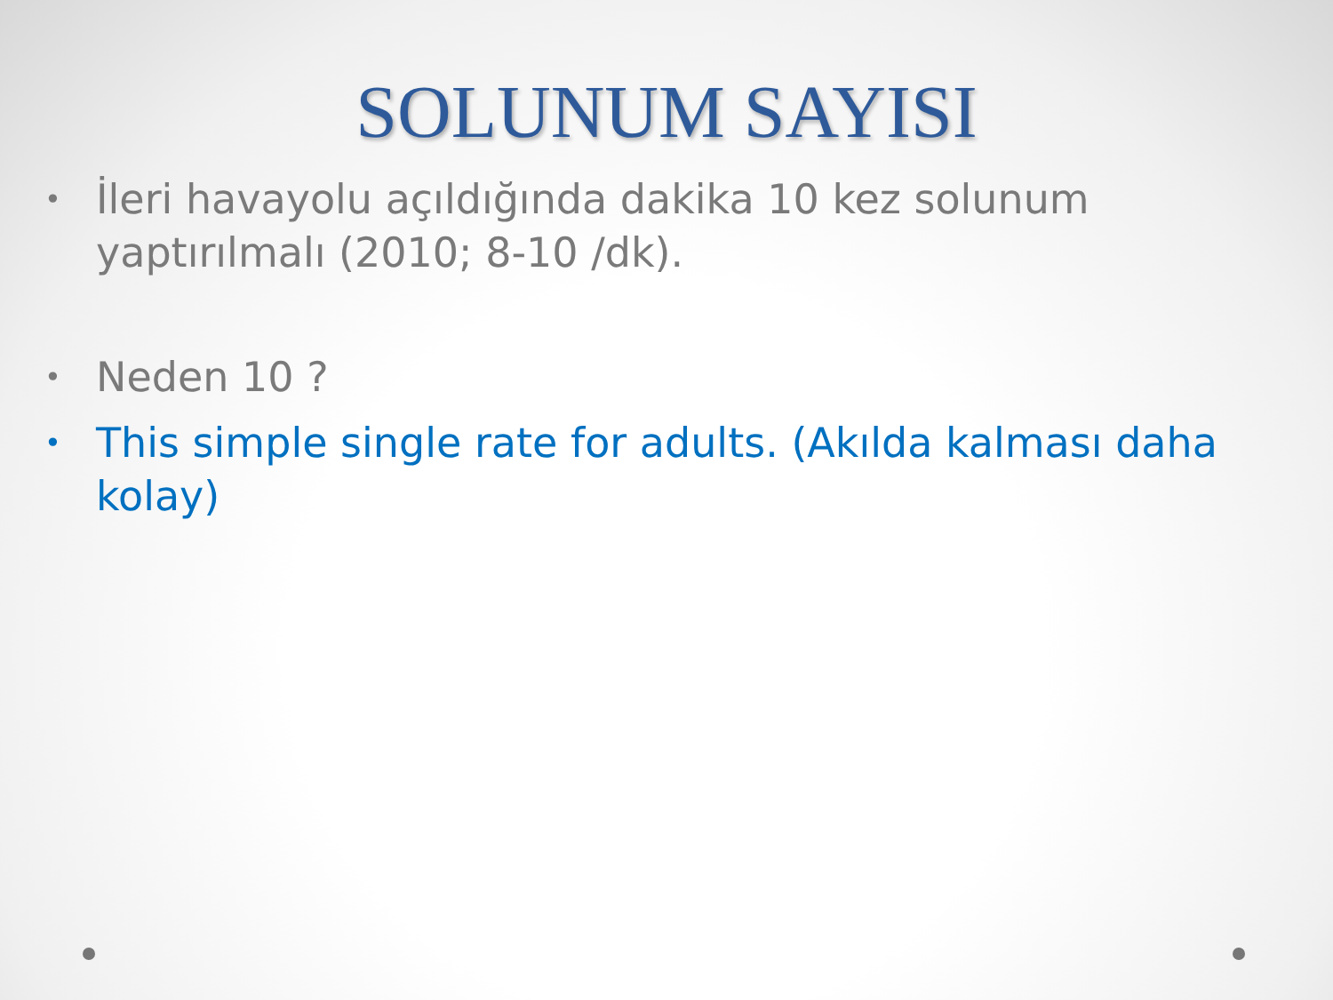SOLUNUM SAYISI
• İleri havayolu açıldığında dakika 10 kez solunum yaptırılmalı (2010; 8-10 /dk).
• Neden 10 ?
• This simple single rate for adults. (Akılda kalması daha kolay)